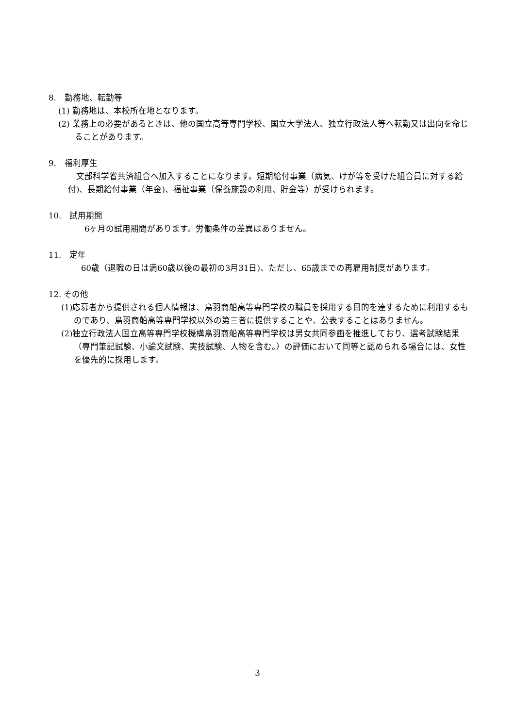8.　勤務地、転勤等
(1) 勤務地は、本校所在地となります。
(2) 業務上の必要があるときは、他の国立高等専門学校、国立大学法人、独立行政法人等へ転勤又は出向を命じることがあります。
9.　福利厚生
　文部科学省共済組合へ加入することになります。短期給付事業（病気、けが等を受けた組合員に対する給付)、長期給付事業（年金)、福祉事業（保養施設の利用、貯金等）が受けられます。
10.　試用期間
　　6ヶ月の試用期間があります。労働条件の差異はありません。
11.　定年
　60歳（退職の日は満60歳以後の最初の3月31日)、ただし、65歳までの再雇用制度があります。
12. その他
(1)応募者から提供される個人情報は、鳥羽商船高等専門学校の職員を採用する目的を達するために利用するものであり、鳥羽商船高等専門学校以外の第三者に提供することや、公表することはありません。
(2)独立行政法人国立高等専門学校機構鳥羽商船高等専門学校は男女共同参画を推進しており、選考試験結果（専門筆記試験、小論文試験、実技試験、人物を含む。）の評価において同等と認められる場合には、女性を優先的に採用します。
3